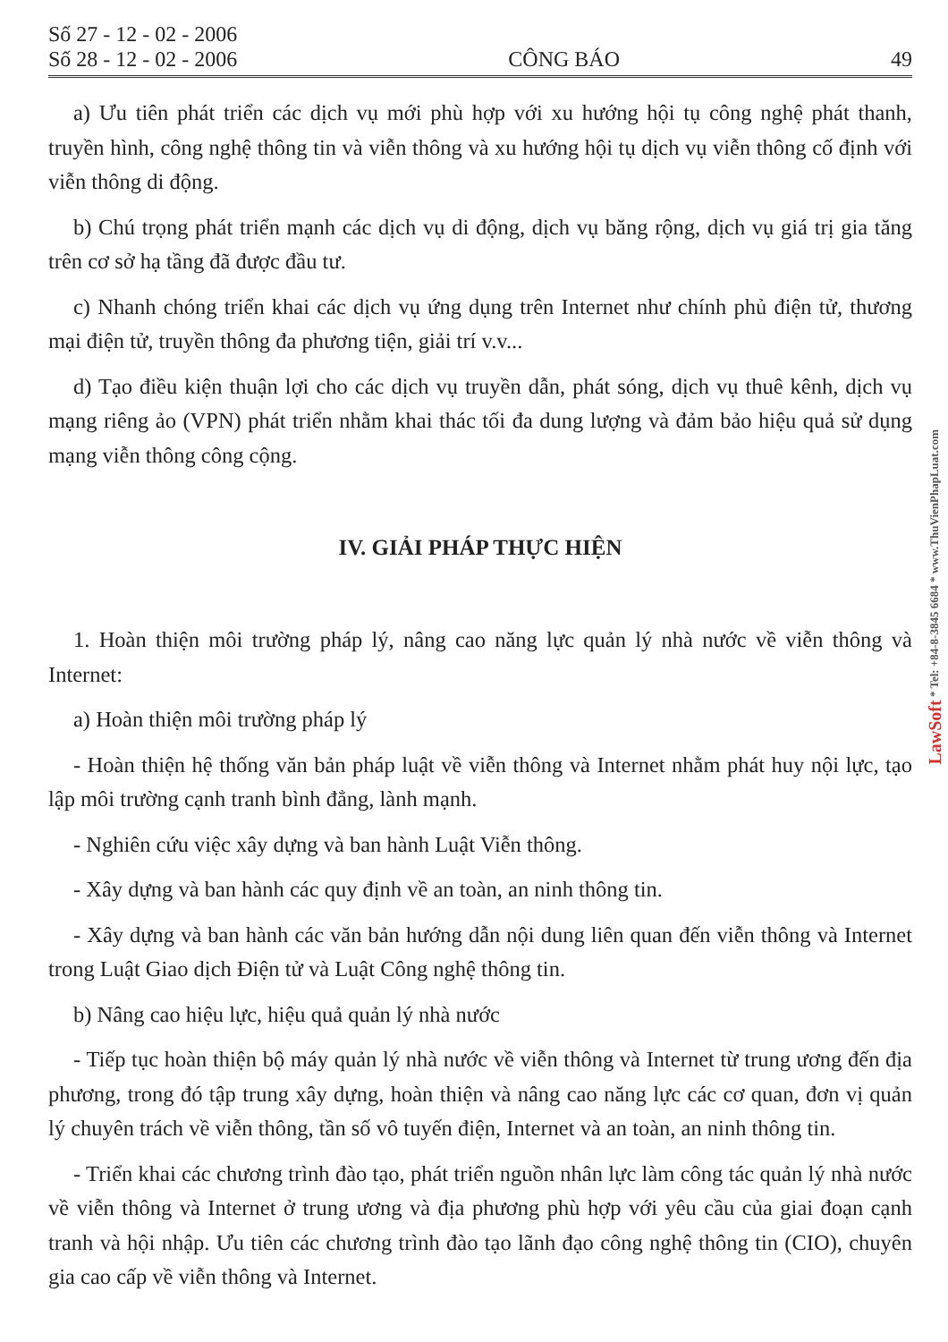Số 27 - 12 - 02 - 2006
Số 28 - 12 - 02 - 2006
CÔNG BÁO
49
a) Ưu tiên phát triển các dịch vụ mới phù hợp với xu hướng hội tụ công nghệ phát thanh, truyền hình, công nghệ thông tin và viễn thông và xu hướng hội tụ dịch vụ viễn thông cố định với viễn thông di động.
b) Chú trọng phát triển mạnh các dịch vụ di động, dịch vụ băng rộng, dịch vụ giá trị gia tăng trên cơ sở hạ tầng đã được đầu tư.
c) Nhanh chóng triển khai các dịch vụ ứng dụng trên Internet như chính phủ điện tử, thương mại điện tử, truyền thông đa phương tiện, giải trí v.v...
d) Tạo điều kiện thuận lợi cho các dịch vụ truyền dẫn, phát sóng, dịch vụ thuê kênh, dịch vụ mạng riêng ảo (VPN) phát triển nhằm khai thác tối đa dung lượng và đảm bảo hiệu quả sử dụng mạng viễn thông công cộng.
IV. GIẢI PHÁP THỰC HIỆN
1. Hoàn thiện môi trường pháp lý, nâng cao năng lực quản lý nhà nước về viễn thông và Internet:
a) Hoàn thiện môi trường pháp lý
- Hoàn thiện hệ thống văn bản pháp luật về viễn thông và Internet nhằm phát huy nội lực, tạo lập môi trường cạnh tranh bình đẳng, lành mạnh.
- Nghiên cứu việc xây dựng và ban hành Luật Viễn thông.
- Xây dựng và ban hành các quy định về an toàn, an ninh thông tin.
- Xây dựng và ban hành các văn bản hướng dẫn nội dung liên quan đến viễn thông và Internet trong Luật Giao dịch Điện tử và Luật Công nghệ thông tin.
b) Nâng cao hiệu lực, hiệu quả quản lý nhà nước
- Tiếp tục hoàn thiện bộ máy quản lý nhà nước về viễn thông và Internet từ trung ương đến địa phương, trong đó tập trung xây dựng, hoàn thiện và nâng cao năng lực các cơ quan, đơn vị quản lý chuyên trách về viễn thông, tần số vô tuyến điện, Internet và an toàn, an ninh thông tin.
- Triển khai các chương trình đào tạo, phát triển nguồn nhân lực làm công tác quản lý nhà nước về viễn thông và Internet ở trung ương và địa phương phù hợp với yêu cầu của giai đoạn cạnh tranh và hội nhập. Ưu tiên các chương trình đào tạo lãnh đạo công nghệ thông tin (CIO), chuyên gia cao cấp về viễn thông và Internet.
LawSoft * Tel: +84-8-3845 6684 * www.ThuVienPhapLuat.com